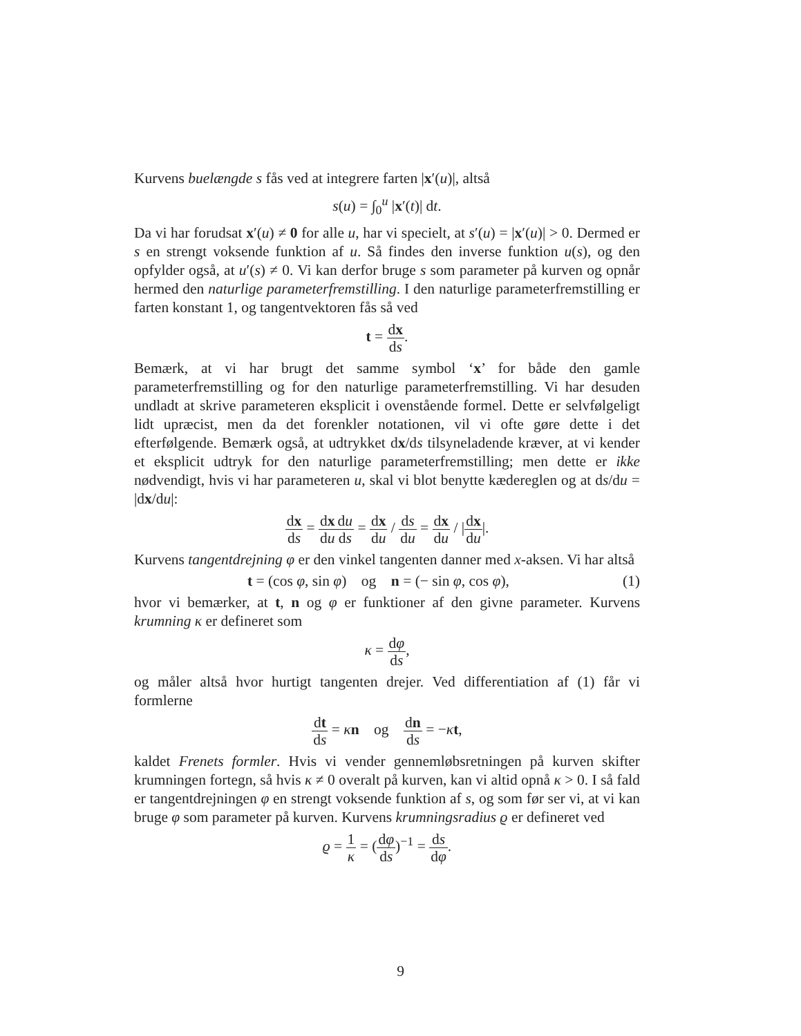Kurvens buelængde s fås ved at integrere farten |x′(u)|, altså
s(u) = ∫<sub>0</sub><sup>u</sup> |x′(t)| dt.
Da vi har forudsat x′(u) ≠ 0 for alle u, har vi specielt, at s′(u) = |x′(u)| > 0. Dermed er s en strengt voksende funktion af u. Så findes den inverse funktion u(s), og den opfylder også, at u′(s) ≠ 0. Vi kan derfor bruge s som parameter på kurven og opnår hermed den naturlige parameterfremstilling. I den naturlige parameterfremstilling er farten konstant 1, og tangentvektoren fås så ved
t = dx ds.
Bemærk, at vi har brugt det samme symbol ‘x’ for både den gamle parameterfremstilling og for den naturlige parameterfremstilling. Vi har desuden undladt at skrive parameteren eksplicit i ovenstående formel. Dette er selvfølgeligt lidt upræcist, men da det forenkler notationen, vil vi ofte gøre dette i det efterfølgende. Bemærk også, at udtrykket dx/ds tilsyneladende kræver, at vi kender et eksplicit udtryk for den naturlige parameterfremstilling; men dette er ikke nødvendigt, hvis vi har parameteren u, skal vi blot benytte kædereglen og at ds/du = |dx/du|:
dx ds = dx du du ds = dx du / ds du = dx du / |dx du|.
Kurvens tangentdrejning φ er den vinkel tangenten danner med x-aksen. Vi har altså
t = (cos φ, sin φ) og n = (− sin φ, cos φ), (1)
hvor vi bemærker, at t, n og φ er funktioner af den givne parameter. Kurvens krumning κ er defineret som
κ = dφ ds,
og måler altså hvor hurtigt tangenten drejer. Ved differentiation af (1) får vi formlerne
dt ds = κn og dn ds = −κt,
kaldet Frenets formler. Hvis vi vender gennemløbsretningen på kurven skifter krumningen fortegn, så hvis κ ≠ 0 overalt på kurven, kan vi altid opnå κ > 0. I så fald er tangentdrejningen φ en strengt voksende funktion af s, og som før ser vi, at vi kan bruge φ som parameter på kurven. Kurvens krumningsradius ϱ er defineret ved
ϱ = 1 κ = (dφ ds)<sup>−1</sup> = ds dφ.
9